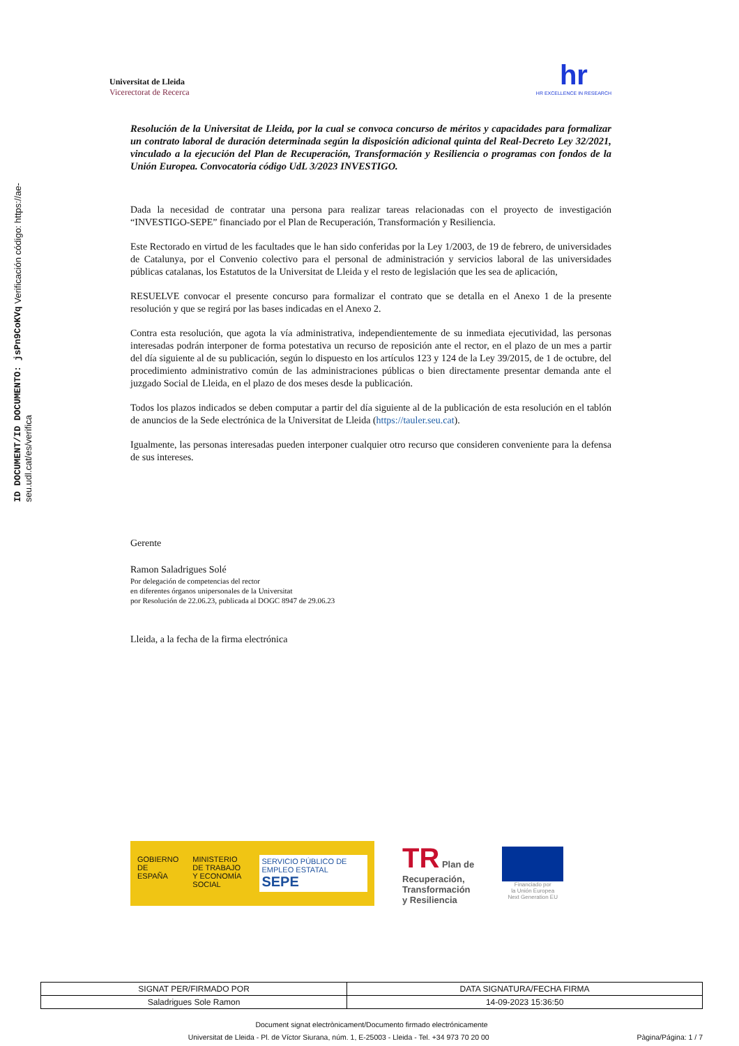ID DOCUMENT/ID DOCUMENTO: jsPn9CoKVq Verificación código: https://ae-seu.udl.cat/es/verifica
Universitat de Lleida
Vicerectorat de Recerca
hr
HR EXCELLENCE IN RESEARCH
Resolución de la Universitat de Lleida, por la cual se convoca concurso de méritos y capacidades para formalizar un contrato laboral de duración determinada según la disposición adicional quinta del Real-Decreto Ley 32/2021, vinculado a la ejecución del Plan de Recuperación, Transformación y Resiliencia o programas con fondos de la Unión Europea. Convocatoria código UdL 3/2023 INVESTIGO.
Dada la necesidad de contratar una persona para realizar tareas relacionadas con el proyecto de investigación “INVESTIGO-SEPE” financiado por el Plan de Recuperación, Transformación y Resiliencia.
Este Rectorado en virtud de les facultades que le han sido conferidas por la Ley 1/2003, de 19 de febrero, de universidades de Catalunya, por el Convenio colectivo para el personal de administración y servicios laboral de las universidades públicas catalanas, los Estatutos de la Universitat de Lleida y el resto de legislación que les sea de aplicación,
RESUELVE convocar el presente concurso para formalizar el contrato que se detalla en el Anexo 1 de la presente resolución y que se regirá por las bases indicadas en el Anexo 2.
Contra esta resolución, que agota la vía administrativa, independientemente de su inmediata ejecutividad, las personas interesadas podrán interponer de forma potestativa un recurso de reposición ante el rector, en el plazo de un mes a partir del día siguiente al de su publicación, según lo dispuesto en los artículos 123 y 124 de la Ley 39/2015, de 1 de octubre, del procedimiento administrativo común de las administraciones públicas o bien directamente presentar demanda ante el juzgado Social de Lleida, en el plazo de dos meses desde la publicación.
Todos los plazos indicados se deben computar a partir del día siguiente al de la publicación de esta resolución en el tablón de anuncios de la Sede electrónica de la Universitat de Lleida (https://tauler.seu.cat).
Igualmente, las personas interesadas pueden interponer cualquier otro recurso que consideren conveniente para la defensa de sus intereses.
Gerente
Ramon Saladrigues Solé
Por delegación de competencias del rector
en diferentes órganos unipersonales de la Universitat
por Resolución de 22.06.23, publicada al DOGC 8947 de 29.06.23
Lleida, a la fecha de la firma electrónica
GOBIERNO
DE ESPAÑA MINISTERIO
DE TRABAJO
Y ECONOMÍA SOCIAL SERVICIO PÚBLICO DE EMPLEO ESTATAL
SEPE
TR Plan de
Recuperación,
Transformación
y Resiliencia
Financiado por
la Unión Europea
Next Generation EU
| SIGNAT PER/FIRMADO POR | DATA SIGNATURA/FECHA FIRMA |
| --- | --- |
| Saladrigues Sole Ramon | 14-09-2023 15:36:50 |
Document signat electrònicament/Documento firmado electrónicamente
Universitat de Lleida - Pl. de Víctor Siurana, núm. 1, E-25003 - Lleida - Tel. +34 973 70 20 00 Pàgina/Página: 1 / 7